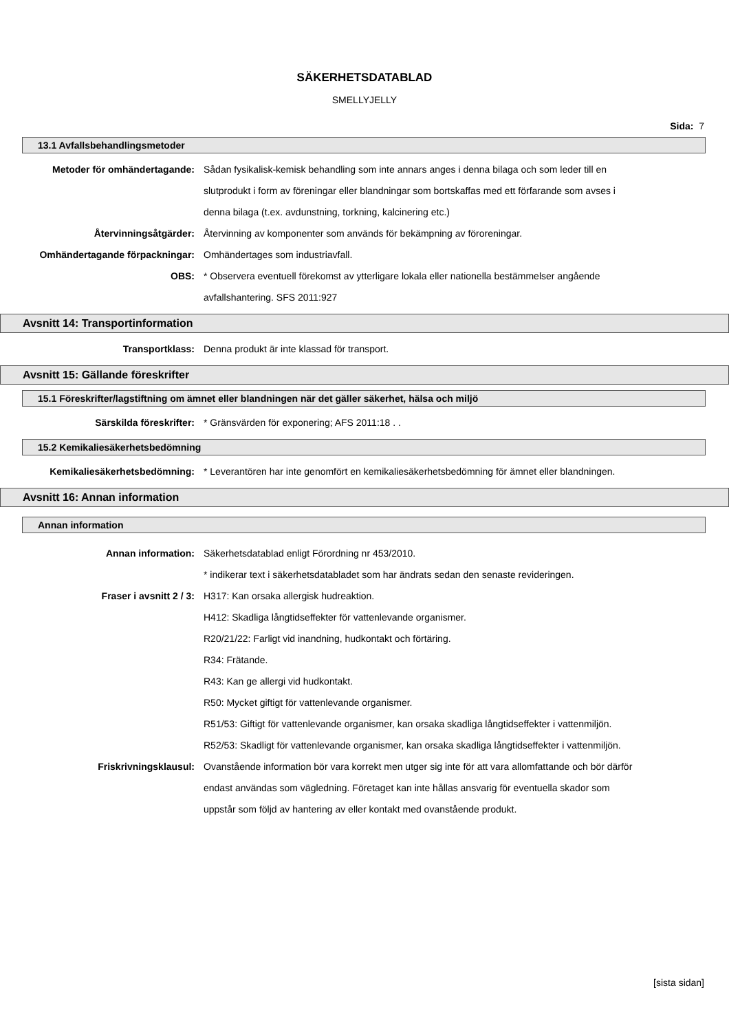SÄKERHETSDATABLAD
SMELLYJELLY
Sida: 7
13.1 Avfallsbehandlingsmetoder
Metoder för omhändertagande: Sådan fysikalisk-kemisk behandling som inte annars anges i denna bilaga och som leder till en slutprodukt i form av föreningar eller blandningar som bortskaffas med ett förfarande som avses i denna bilaga (t.ex. avdunstning, torkning, kalcinering etc.)
Återvinningsåtgärder: Återvinning av komponenter som används för bekämpning av föroreningar.
Omhändertagande förpackningar: Omhändertages som industriavfall.
OBS: * Observera eventuell förekomst av ytterligare lokala eller nationella bestämmelser angående avfallshantering. SFS 2011:927
Avsnitt 14: Transportinformation
Transportklass: Denna produkt är inte klassad för transport.
Avsnitt 15: Gällande föreskrifter
15.1 Föreskrifter/lagstiftning om ämnet eller blandningen när det gäller säkerhet, hälsa och miljö
Särskilda föreskrifter: * Gränsvärden för exponering; AFS 2011:18 . .
15.2 Kemikaliesäkerhetsbedömning
Kemikaliesäkerhetsbedömning: * Leverantören har inte genomfört en kemikaliesäkerhetsbedömning för ämnet eller blandningen.
Avsnitt 16: Annan information
Annan information
Annan information: Säkerhetsdatablad enligt Förordning nr 453/2010.
* indikerar text i säkerhetsdatabladet som har ändrats sedan den senaste revideringen.
Fraser i avsnitt 2 / 3: H317: Kan orsaka allergisk hudreaktion.
H412: Skadliga långtidseffekter för vattenlevande organismer.
R20/21/22: Farligt vid inandning, hudkontakt och förtäring.
R34: Frätande.
R43: Kan ge allergi vid hudkontakt.
R50: Mycket giftigt för vattenlevande organismer.
R51/53: Giftigt för vattenlevande organismer, kan orsaka skadliga långtidseffekter i vattenmiljön.
R52/53: Skadligt för vattenlevande organismer, kan orsaka skadliga långtidseffekter i vattenmiljön.
Friskrivningsklausul: Ovanstående information bör vara korrekt men utger sig inte för att vara allomfattande och bör därför endast användas som vägledning. Företaget kan inte hållas ansvarig för eventuella skador som uppstår som följd av hantering av eller kontakt med ovanstående produkt.
[sista sidan]